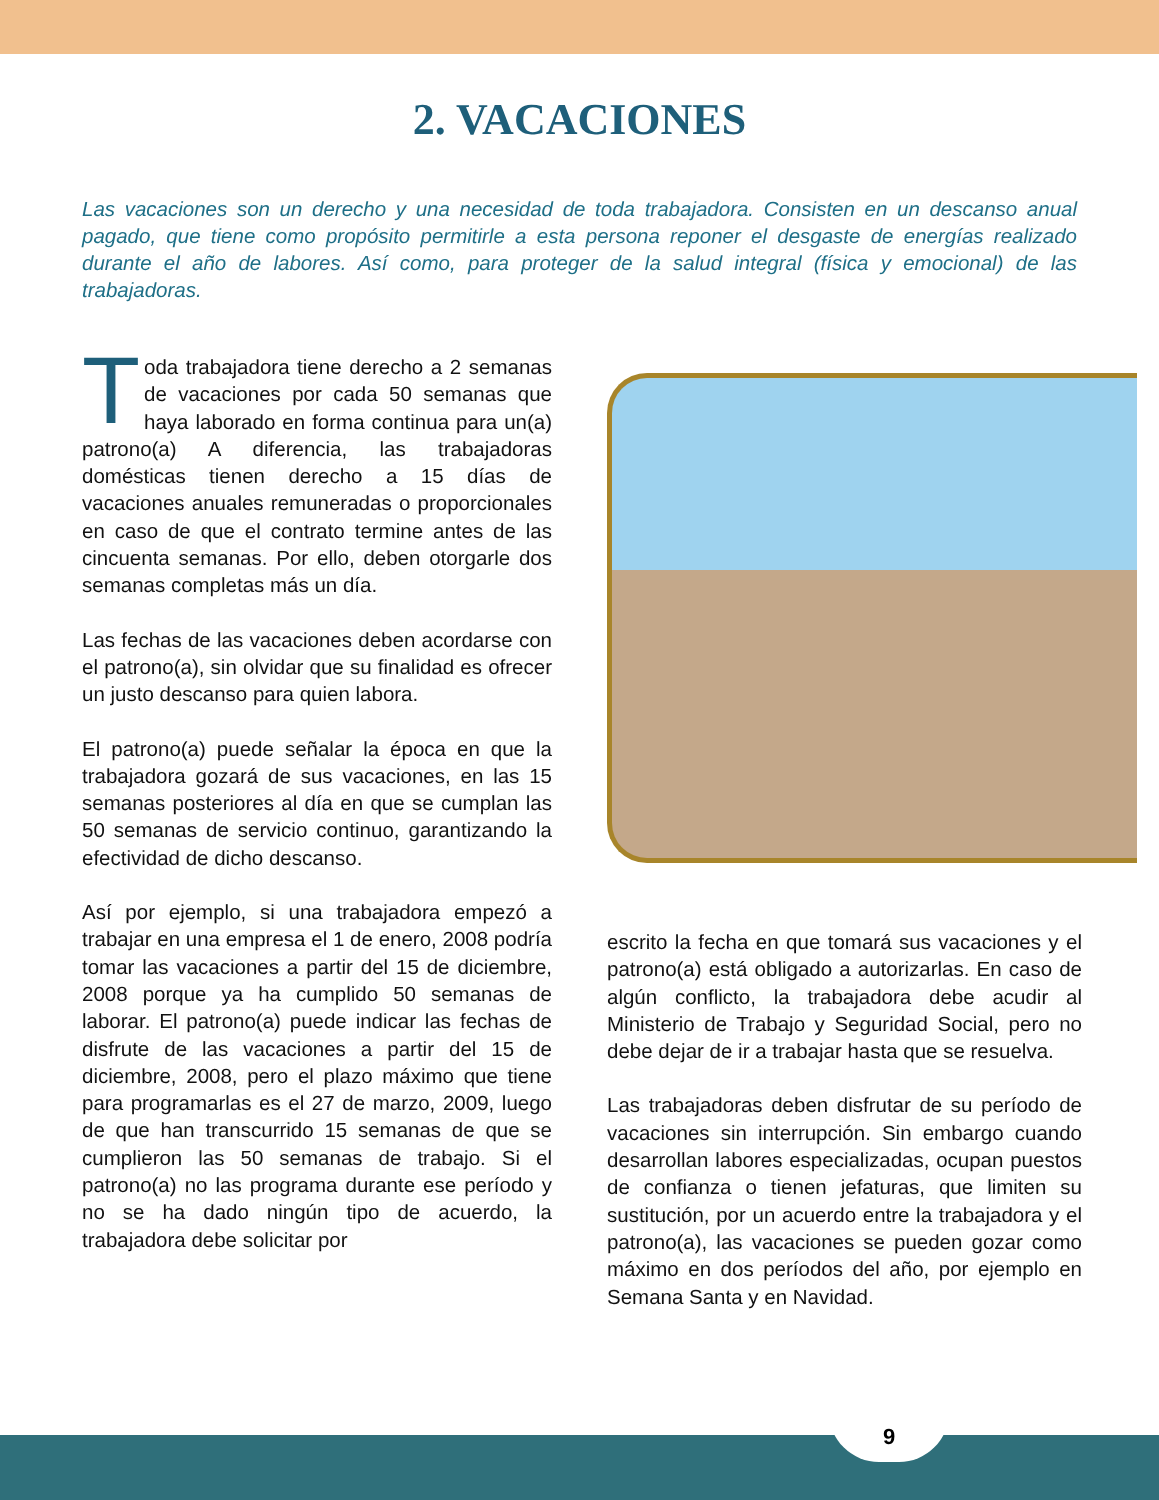2. VACACIONES
Las vacaciones son un derecho y una necesidad de toda trabajadora. Consisten en un descanso anual pagado, que tiene como propósito permitirle a esta persona reponer el desgaste de energías realizado durante el año de labores. Así como, para proteger de la salud integral (física y emocional) de las trabajadoras.
Toda trabajadora tiene derecho a 2 semanas de vacaciones por cada 50 semanas que haya laborado en forma continua para un(a) patrono(a) A diferencia, las trabajadoras domésticas tienen derecho a 15 días de vacaciones anuales remuneradas o proporcionales en caso de que el contrato termine antes de las cincuenta semanas. Por ello, deben otorgarle dos semanas completas más un día.
Las fechas de las vacaciones deben acordarse con el patrono(a), sin olvidar que su finalidad es ofrecer un justo descanso para quien labora.
El patrono(a) puede señalar la época en que la trabajadora gozará de sus vacaciones, en las 15 semanas posteriores al día en que se cumplan las 50 semanas de servicio continuo, garantizando la efectividad de dicho descanso.
Así por ejemplo, si una trabajadora empezó a trabajar en una empresa el 1 de enero, 2008 podría tomar las vacaciones a partir del 15 de diciembre, 2008 porque ya ha cumplido 50 semanas de laborar. El patrono(a) puede indicar las fechas de disfrute de las vacaciones a partir del 15 de diciembre, 2008, pero el plazo máximo que tiene para programarlas es el 27 de marzo, 2009, luego de que han transcurrido 15 semanas de que se cumplieron las 50 semanas de trabajo. Si el patrono(a) no las programa durante ese período y no se ha dado ningún tipo de acuerdo, la trabajadora debe solicitar por
escrito la fecha en que tomará sus vacaciones y el patrono(a) está obligado a autorizarlas. En caso de algún conflicto, la trabajadora debe acudir al Ministerio de Trabajo y Seguridad Social, pero no debe dejar de ir a trabajar hasta que se resuelva.
Las trabajadoras deben disfrutar de su período de vacaciones sin interrupción. Sin embargo cuando desarrollan labores especializadas, ocupan puestos de confianza o tienen jefaturas, que limiten su sustitución, por un acuerdo entre la trabajadora y el patrono(a), las vacaciones se pueden gozar como máximo en dos períodos del año, por ejemplo en Semana Santa y en Navidad.
9